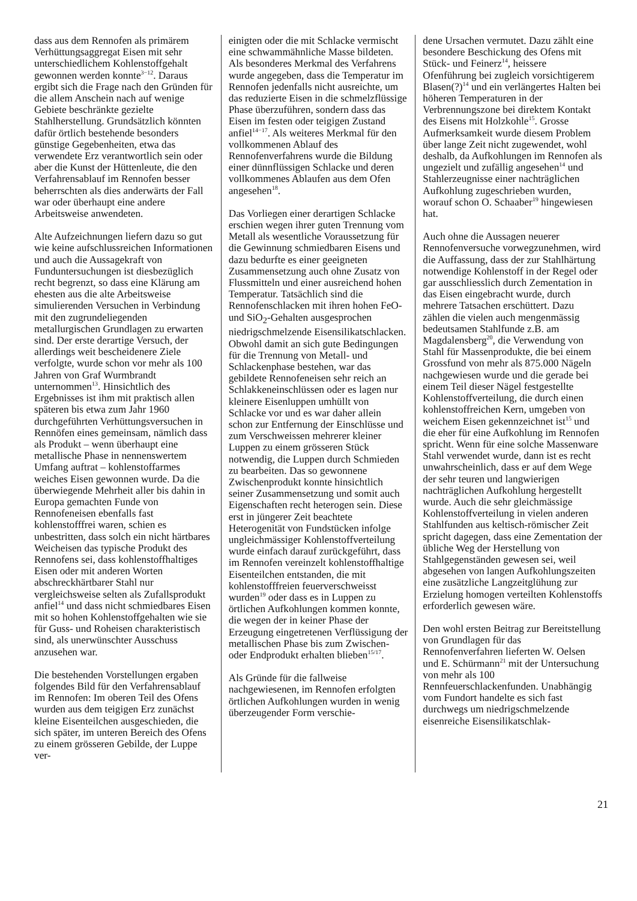dass aus dem Rennofen als primärem Verhüttungsaggregat Eisen mit sehr unterschiedlichem Kohlenstoffgehalt gewonnen werden konnte<sup>3−12</sup>. Daraus ergibt sich die Frage nach den Gründen für die allem Anschein nach auf wenige Gebiete beschränkte gezielte Stahlherstellung. Grundsätzlich könnten dafür örtlich bestehende besonders günstige Gegebenheiten, etwa das verwendete Erz verantwortlich sein oder aber die Kunst der Hüttenleute, die den Verfahrensablauf im Rennofen besser beherrschten als dies anderwärts der Fall war oder überhaupt eine andere Arbeitsweise anwendeten.
Alte Aufzeichnungen liefern dazu so gut wie keine aufschlussreichen Informationen und auch die Aussagekraft von Funduntersuchungen ist diesbezüglich recht begrenzt, so dass eine Klärung am ehesten aus die alte Arbeitsweise simulierenden Versuchen in Verbindung mit den zugrundeliegenden metallurgischen Grundlagen zu erwarten sind. Der erste derartige Versuch, der allerdings weit bescheidenere Ziele verfolgte, wurde schon vor mehr als 100 Jahren von Graf Wurmbrandt unternommen<sup>13</sup>. Hinsichtlich des Ergebnisses ist ihm mit praktisch allen späteren bis etwa zum Jahr 1960 durchgeführten Verhüttungsversuchen in Rennöfen eines gemeinsam, nämlich dass als Produkt – wenn überhaupt eine metallische Phase in nennenswertem Umfang auftrat – kohlenstoffarmes weiches Eisen gewonnen wurde. Da die überwiegende Mehrheit aller bis dahin in Europa gemachten Funde von Rennofeneisen ebenfalls fast kohlenstofffrei waren, schien es unbestritten, dass solch ein nicht härtbares Weicheisen das typische Produkt des Rennofens sei, dass kohlenstoffhaltiges Eisen oder mit anderen Worten abschreckhärtbarer Stahl nur vergleichsweise selten als Zufallsprodukt anfiel<sup>14</sup> und dass nicht schmiedbares Eisen mit so hohen Kohlenstoffgehalten wie sie für Guss- und Roheisen charakteristisch sind, als unerwünschter Ausschuss anzusehen war.
Die bestehenden Vorstellungen ergaben folgendes Bild für den Verfahrensablauf im Rennofen: Im oberen Teil des Ofens wurden aus dem teigigen Erz zunächst kleine Eisenteilchen ausgeschieden, die sich später, im unteren Bereich des Ofens zu einem grösseren Gebilde, der Luppe ver-
einigten oder die mit Schlacke vermischt eine schwammähnliche Masse bildeten. Als besonderes Merkmal des Verfahrens wurde angegeben, dass die Temperatur im Rennofen jedenfalls nicht ausreichte, um das reduzierte Eisen in die schmelzflüssige Phase überzuführen, sondern dass das Eisen im festen oder teigigen Zustand anfiel<sup>14−17</sup>. Als weiteres Merkmal für den vollkommenen Ablauf des Rennofenverfahrens wurde die Bildung einer dünnflüssigen Schlacke und deren vollkommenes Ablaufen aus dem Ofen angesehen<sup>18</sup>.
Das Vorliegen einer derartigen Schlacke erschien wegen ihrer guten Trennung vom Metall als wesentliche Voraussetzung für die Gewinnung schmiedbaren Eisens und dazu bedurfte es einer geeigneten Zusammensetzung auch ohne Zusatz von Flussmitteln und einer ausreichend hohen Temperatur. Tatsächlich sind die Rennofenschlacken mit ihren hohen FeO- und SiO<sub>2</sub>-Gehalten ausgesprochen niedrigschmelzende Eisensilikatschlacken. Obwohl damit an sich gute Bedingungen für die Trennung von Metall- und Schlackenphase bestehen, war das gebildete Rennofeneisen sehr reich an Schlakkeneinschlüssen oder es lagen nur kleinere Eisenluppen umhüllt von Schlacke vor und es war daher allein schon zur Entfernung der Einschlüsse und zum Verschweissen mehrerer kleiner Luppen zu einem grösseren Stück notwendig, die Luppen durch Schmieden zu bearbeiten. Das so gewonnene Zwischenprodukt konnte hinsichtlich seiner Zusammensetzung und somit auch Eigenschaften recht heterogen sein. Diese erst in jüngerer Zeit beachtete Heterogenität von Fundstücken infolge ungleichmässiger Kohlenstoffverteilung wurde einfach darauf zurückgeführt, dass im Rennofen vereinzelt kohlenstoffhaltige Eisenteilchen entstanden, die mit kohlenstofffreien feuerverschweisst wurden<sup>19</sup> oder dass es in Luppen zu örtlichen Aufkohlungen kommen konnte, die wegen der in keiner Phase der Erzeugung eingetretenen Verflüssigung der metallischen Phase bis zum Zwischen- oder Endprodukt erhalten blieben<sup>15/17</sup>.
Als Gründe für die fallweise nachgewiesenen, im Rennofen erfolgten örtlichen Aufkohlungen wurden in wenig überzeugender Form verschie-
dene Ursachen vermutet. Dazu zählt eine besondere Beschickung des Ofens mit Stück- und Feinerz<sup>14</sup>, heissere Ofenführung bei zugleich vorsichtigerem Blasen(?)<sup>14</sup> und ein verlängertes Halten bei höheren Temperaturen in der Verbrennungszone bei direktem Kontakt des Eisens mit Holzkohle<sup>15</sup>. Grosse Aufmerksamkeit wurde diesem Problem über lange Zeit nicht zugewendet, wohl deshalb, da Aufkohlungen im Rennofen als ungezielt und zufällig angesehen<sup>14</sup> und Stahlerzeugnisse einer nachträglichen Aufkohlung zugeschrieben wurden, worauf schon O. Schaaber<sup>19</sup> hingewiesen hat.
Auch ohne die Aussagen neuerer Rennofenversuche vorwegzunehmen, wird die Auffassung, dass der zur Stahlhärtung notwendige Kohlenstoff in der Regel oder gar ausschliesslich durch Zementation in das Eisen eingebracht wurde, durch mehrere Tatsachen erschüttert. Dazu zählen die vielen auch mengenmässig bedeutsamen Stahlfunde z.B. am Magdalensberg<sup>20</sup>, die Verwendung von Stahl für Massenprodukte, die bei einem Grossfund von mehr als 875.000 Nägeln nachgewiesen wurde und die gerade bei einem Teil dieser Nägel festgestellte Kohlenstoffverteilung, die durch einen kohlenstoffreichen Kern, umgeben von weichem Eisen gekennzeichnet ist<sup>15</sup> und die eher für eine Aufkohlung im Rennofen spricht. Wenn für eine solche Massenware Stahl verwendet wurde, dann ist es recht unwahrscheinlich, dass er auf dem Wege der sehr teuren und langwierigen nachträglichen Aufkohlung hergestellt wurde. Auch die sehr gleichmässige Kohlenstoffverteilung in vielen anderen Stahlfunden aus keltisch-römischer Zeit spricht dagegen, dass eine Zementation der übliche Weg der Herstellung von Stahlgegenständen gewesen sei, weil abgesehen von langen Aufkohlungszeiten eine zusätzliche Langzeitglühung zur Erzielung homogen verteilten Kohlenstoffs erforderlich gewesen wäre.
Den wohl ersten Beitrag zur Bereitstellung von Grundlagen für das Rennofenverfahren lieferten W. Oelsen und E. Schürmann<sup>21</sup> mit der Untersuchung von mehr als 100 Rennfeuerschlackenfunden. Unabhängig vom Fundort handelte es sich fast durchwegs um niedrigschmelzende eisenreiche Eisensilikatschlak-
21